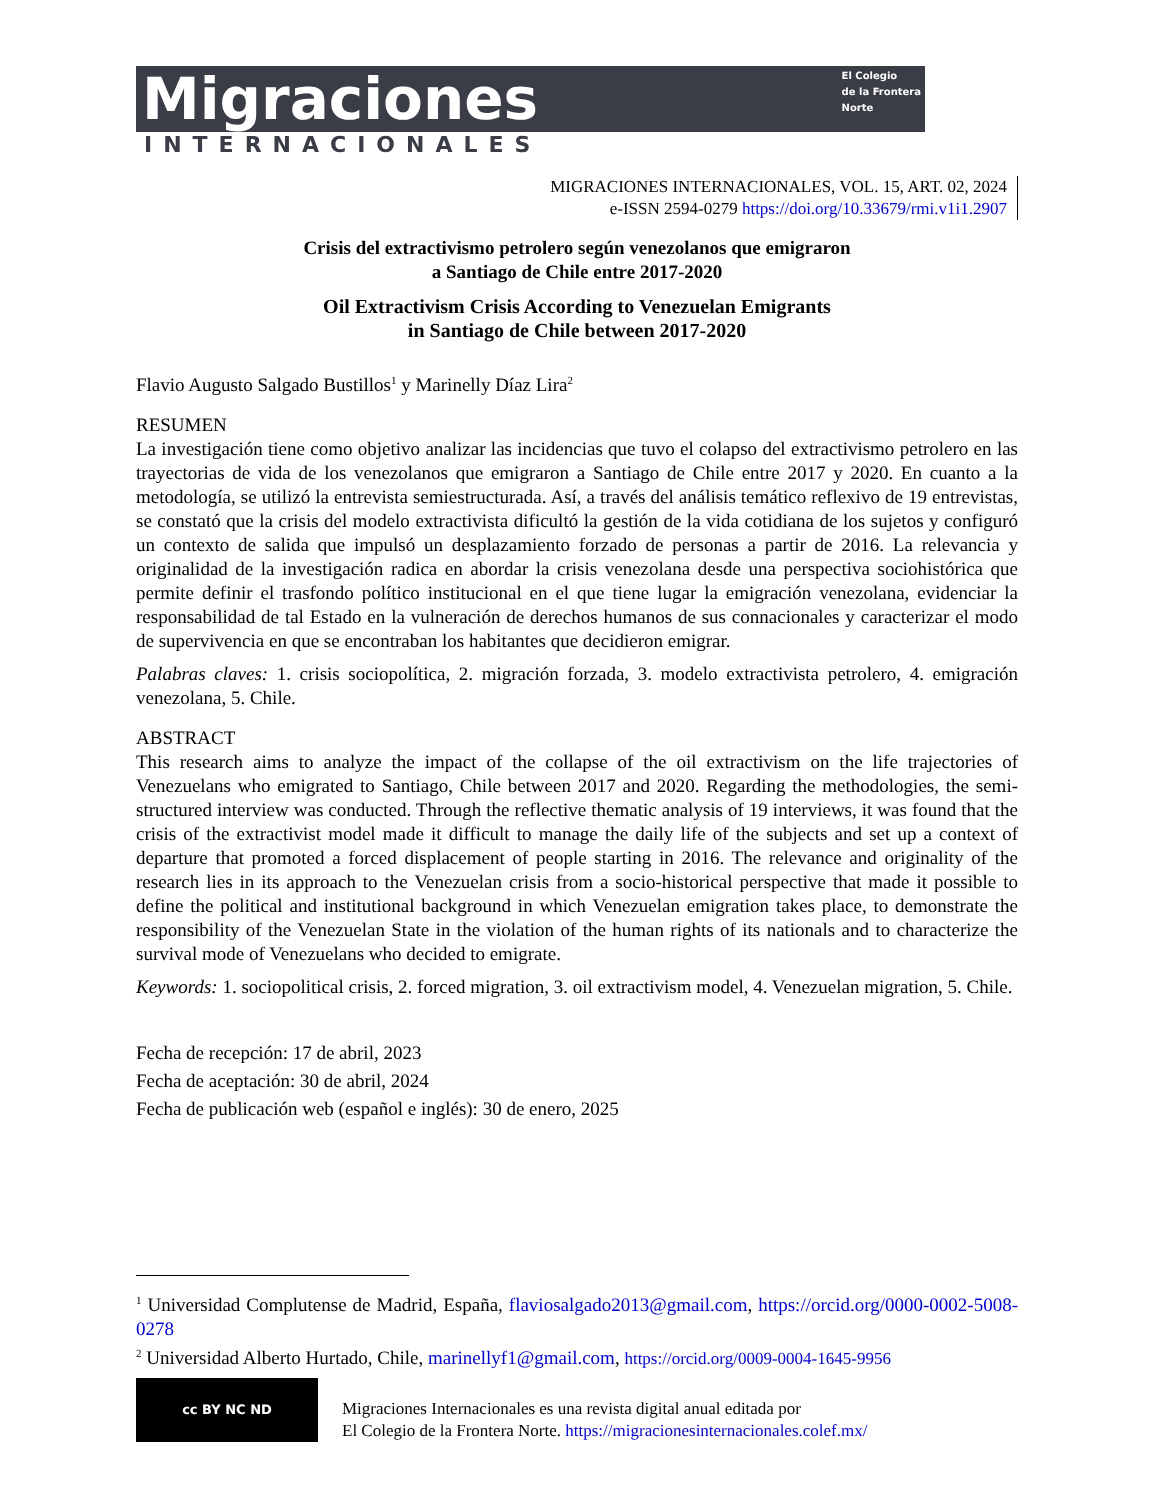Migraciones
El Colegio
de la Frontera
Norte
INTERNACIONALES
MIGRACIONES INTERNACIONALES, VOL. 15, ART. 02, 2024
e-ISSN 2594-0279 https://doi.org/10.33679/rmi.v1i1.2907
Crisis del extractivismo petrolero según venezolanos que emigraron
a Santiago de Chile entre 2017-2020
Oil Extractivism Crisis According to Venezuelan Emigrants
in Santiago de Chile between 2017-2020
Flavio Augusto Salgado Bustillos<sup>1</sup> y Marinelly Díaz Lira<sup>2</sup>
RESUMEN
La investigación tiene como objetivo analizar las incidencias que tuvo el colapso del extractivismo petrolero en las trayectorias de vida de los venezolanos que emigraron a Santiago de Chile entre 2017 y 2020. En cuanto a la metodología, se utilizó la entrevista semiestructurada. Así, a través del análisis temático reflexivo de 19 entrevistas, se constató que la crisis del modelo extractivista dificultó la gestión de la vida cotidiana de los sujetos y configuró un contexto de salida que impulsó un desplazamiento forzado de personas a partir de 2016. La relevancia y originalidad de la investigación radica en abordar la crisis venezolana desde una perspectiva sociohistórica que permite definir el trasfondo político institucional en el que tiene lugar la emigración venezolana, evidenciar la responsabilidad de tal Estado en la vulneración de derechos humanos de sus connacionales y caracterizar el modo de supervivencia en que se encontraban los habitantes que decidieron emigrar.
Palabras claves: 1. crisis sociopolítica, 2. migración forzada, 3. modelo extractivista petrolero, 4. emigración venezolana, 5. Chile.
ABSTRACT
This research aims to analyze the impact of the collapse of the oil extractivism on the life trajectories of Venezuelans who emigrated to Santiago, Chile between 2017 and 2020. Regarding the methodologies, the semi-structured interview was conducted. Through the reflective thematic analysis of 19 interviews, it was found that the crisis of the extractivist model made it difficult to manage the daily life of the subjects and set up a context of departure that promoted a forced displacement of people starting in 2016. The relevance and originality of the research lies in its approach to the Venezuelan crisis from a socio-historical perspective that made it possible to define the political and institutional background in which Venezuelan emigration takes place, to demonstrate the responsibility of the Venezuelan State in the violation of the human rights of its nationals and to characterize the survival mode of Venezuelans who decided to emigrate.
Keywords: 1. sociopolitical crisis, 2. forced migration, 3. oil extractivism model, 4. Venezuelan migration, 5. Chile.
Fecha de recepción: 17 de abril, 2023
Fecha de aceptación: 30 de abril, 2024
Fecha de publicación web (español e inglés): 30 de enero, 2025
<sup>1</sup> Universidad Complutense de Madrid, España, flaviosalgado2013@gmail.com, https://orcid.org/0000-0002-5008-0278
<sup>2</sup> Universidad Alberto Hurtado, Chile, marinellyf1@gmail.com, https://orcid.org/0009-0004-1645-9956
cc BY NC ND
Migraciones Internacionales es una revista digital anual editada por
El Colegio de la Frontera Norte. https://migracionesinternacionales.colef.mx/